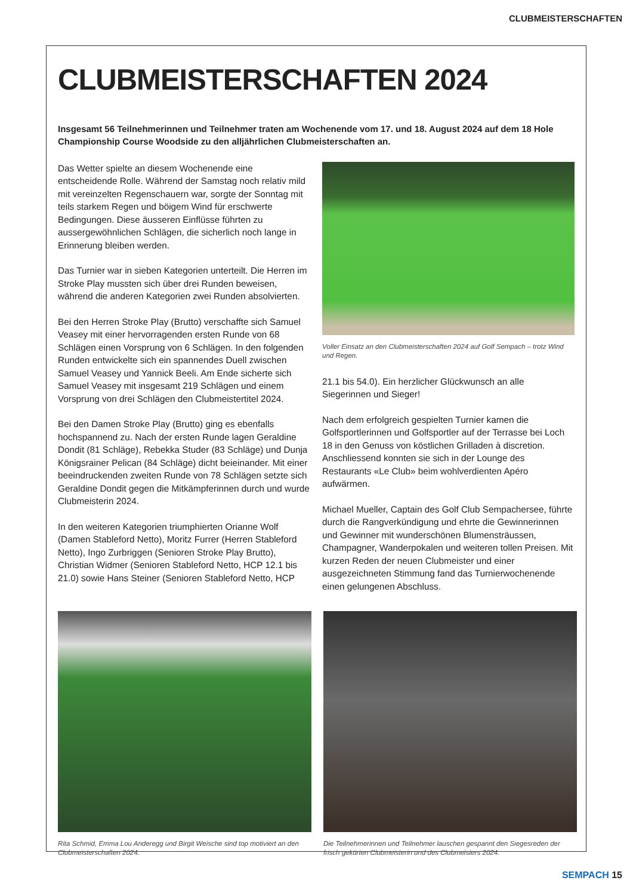CLUBMEISTERSCHAFTEN
CLUBMEISTERSCHAFTEN 2024
Insgesamt 56 Teilnehmerinnen und Teilnehmer traten am Wochenende vom 17. und 18. August 2024 auf dem 18 Hole Championship Course Woodside zu den alljährlichen Clubmeisterschaften an.
Das Wetter spielte an diesem Wochenende eine entscheidende Rolle. Während der Samstag noch relativ mild mit vereinzelten Regenschauern war, sorgte der Sonntag mit teils starkem Regen und böigem Wind für erschwerte Bedingungen. Diese äusseren Einflüsse führten zu aussergewöhnlichen Schlägen, die sicherlich noch lange in Erinnerung bleiben werden.
Das Turnier war in sieben Kategorien unterteilt. Die Herren im Stroke Play mussten sich über drei Runden beweisen, während die anderen Kategorien zwei Runden absolvierten.
Bei den Herren Stroke Play (Brutto) verschaffte sich Samuel Veasey mit einer hervorragenden ersten Runde von 68 Schlägen einen Vorsprung von 6 Schlägen. In den folgenden Runden entwickelte sich ein spannendes Duell zwischen Samuel Veasey und Yannick Beeli. Am Ende sicherte sich Samuel Veasey mit insgesamt 219 Schlägen und einem Vorsprung von drei Schlägen den Clubmeistertitel 2024.
Bei den Damen Stroke Play (Brutto) ging es ebenfalls hochspannend zu. Nach der ersten Runde lagen Geraldine Dondit (81 Schläge), Rebekka Studer (83 Schläge) und Dunja Königsrainer Pelican (84 Schläge) dicht beieinander. Mit einer beeindruckenden zweiten Runde von 78 Schlägen setzte sich Geraldine Dondit gegen die Mitkämpferinnen durch und wurde Clubmeisterin 2024.
In den weiteren Kategorien triumphierten Orianne Wolf (Damen Stableford Netto), Moritz Furrer (Herren Stableford Netto), Ingo Zurbriggen (Senioren Stroke Play Brutto), Christian Widmer (Senioren Stableford Netto, HCP 12.1 bis 21.0) sowie Hans Steiner (Senioren Stableford Netto, HCP
Voller Einsatz an den Clubmeisterschaften 2024 auf Golf Sempach – trotz Wind und Regen.
21.1 bis 54.0). Ein herzlicher Glückwunsch an alle Siegerinnen und Sieger!
Nach dem erfolgreich gespielten Turnier kamen die Golfsportlerinnen und Golfsportler auf der Terrasse bei Loch 18 in den Genuss von köstlichen Grilladen à discretion. Anschliessend konnten sie sich in der Lounge des Restaurants «Le Club» beim wohlverdienten Apéro aufwärmen.
Michael Mueller, Captain des Golf Club Sempachersee, führte durch die Rangverkündigung und ehrte die Gewinnerinnen und Gewinner mit wunderschönen Blumensträussen, Champagner, Wanderpokalen und weiteren tollen Preisen. Mit kurzen Reden der neuen Clubmeister und einer ausgezeichneten Stimmung fand das Turnierwochenende einen gelungenen Abschluss.
Rita Schmid, Emma Lou Anderegg und Birgit Weische sind top motiviert an den Clubmeisterschaften 2024.
Die Teilnehmerinnen und Teilnehmer lauschen gespannt den Siegesreden der frisch gekürten Clubmeisterin und des Clubmeisters 2024.
SEMPACH 15